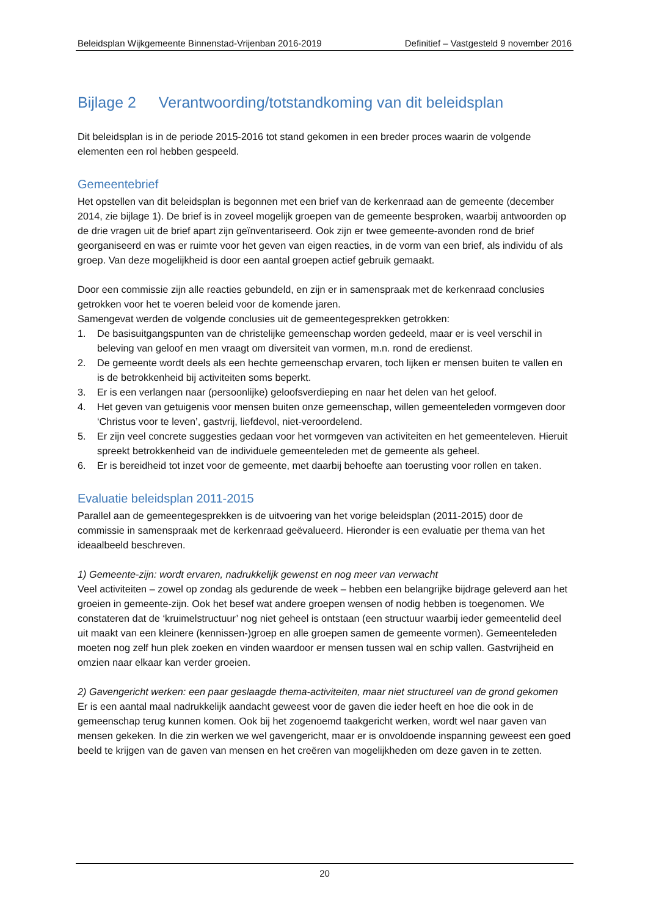Beleidsplan Wijkgemeente Binnenstad-Vrijenban 2016-2019 Definitief – Vastgesteld 9 november 2016
Bijlage 2 Verantwoording/totstandkoming van dit beleidsplan
Dit beleidsplan is in de periode 2015-2016 tot stand gekomen in een breder proces waarin de volgende elementen een rol hebben gespeeld.
Gemeentebrief
Het opstellen van dit beleidsplan is begonnen met een brief van de kerkenraad aan de gemeente (december 2014, zie bijlage 1). De brief is in zoveel mogelijk groepen van de gemeente besproken, waarbij antwoorden op de drie vragen uit de brief apart zijn geïnventariseerd. Ook zijn er twee gemeente-avonden rond de brief georganiseerd en was er ruimte voor het geven van eigen reacties, in de vorm van een brief, als individu of als groep. Van deze mogelijkheid is door een aantal groepen actief gebruik gemaakt.
Door een commissie zijn alle reacties gebundeld, en zijn er in samenspraak met de kerkenraad conclusies getrokken voor het te voeren beleid voor de komende jaren.
Samengevat werden de volgende conclusies uit de gemeentegesprekken getrokken:
1. De basisuitgangspunten van de christelijke gemeenschap worden gedeeld, maar er is veel verschil in beleving van geloof en men vraagt om diversiteit van vormen, m.n. rond de eredienst.
2. De gemeente wordt deels als een hechte gemeenschap ervaren, toch lijken er mensen buiten te vallen en is de betrokkenheid bij activiteiten soms beperkt.
3. Er is een verlangen naar (persoonlijke) geloofsverdieping en naar het delen van het geloof.
4. Het geven van getuigenis voor mensen buiten onze gemeenschap, willen gemeenteleden vormgeven door ‘Christus voor te leven’, gastvrij, liefdevol, niet-veroordelend.
5. Er zijn veel concrete suggesties gedaan voor het vormgeven van activiteiten en het gemeenteleven. Hieruit spreekt betrokkenheid van de individuele gemeenteleden met de gemeente als geheel.
6. Er is bereidheid tot inzet voor de gemeente, met daarbij behoefte aan toerusting voor rollen en taken.
Evaluatie beleidsplan 2011-2015
Parallel aan de gemeentegesprekken is de uitvoering van het vorige beleidsplan (2011-2015) door de commissie in samenspraak met de kerkenraad geëvalueerd. Hieronder is een evaluatie per thema van het ideaalbeeld beschreven.
1) Gemeente-zijn: wordt ervaren, nadrukkelijk gewenst en nog meer van verwacht
Veel activiteiten – zowel op zondag als gedurende de week – hebben een belangrijke bijdrage geleverd aan het groeien in gemeente-zijn. Ook het besef wat andere groepen wensen of nodig hebben is toegenomen. We constateren dat de ‘kruimelstructuur’ nog niet geheel is ontstaan (een structuur waarbij ieder gemeentelid deel uit maakt van een kleinere (kennissen-)groep en alle groepen samen de gemeente vormen). Gemeenteleden moeten nog zelf hun plek zoeken en vinden waardoor er mensen tussen wal en schip vallen. Gastvrijheid en omzien naar elkaar kan verder groeien.
2) Gavengericht werken: een paar geslaagde thema-activiteiten, maar niet structureel van de grond gekomen
Er is een aantal maal nadrukkelijk aandacht geweest voor de gaven die ieder heeft en hoe die ook in de gemeenschap terug kunnen komen. Ook bij het zogenoemd taakgericht werken, wordt wel naar gaven van mensen gekeken. In die zin werken we wel gavengericht, maar er is onvoldoende inspanning geweest een goed beeld te krijgen van de gaven van mensen en het creëren van mogelijkheden om deze gaven in te zetten.
20